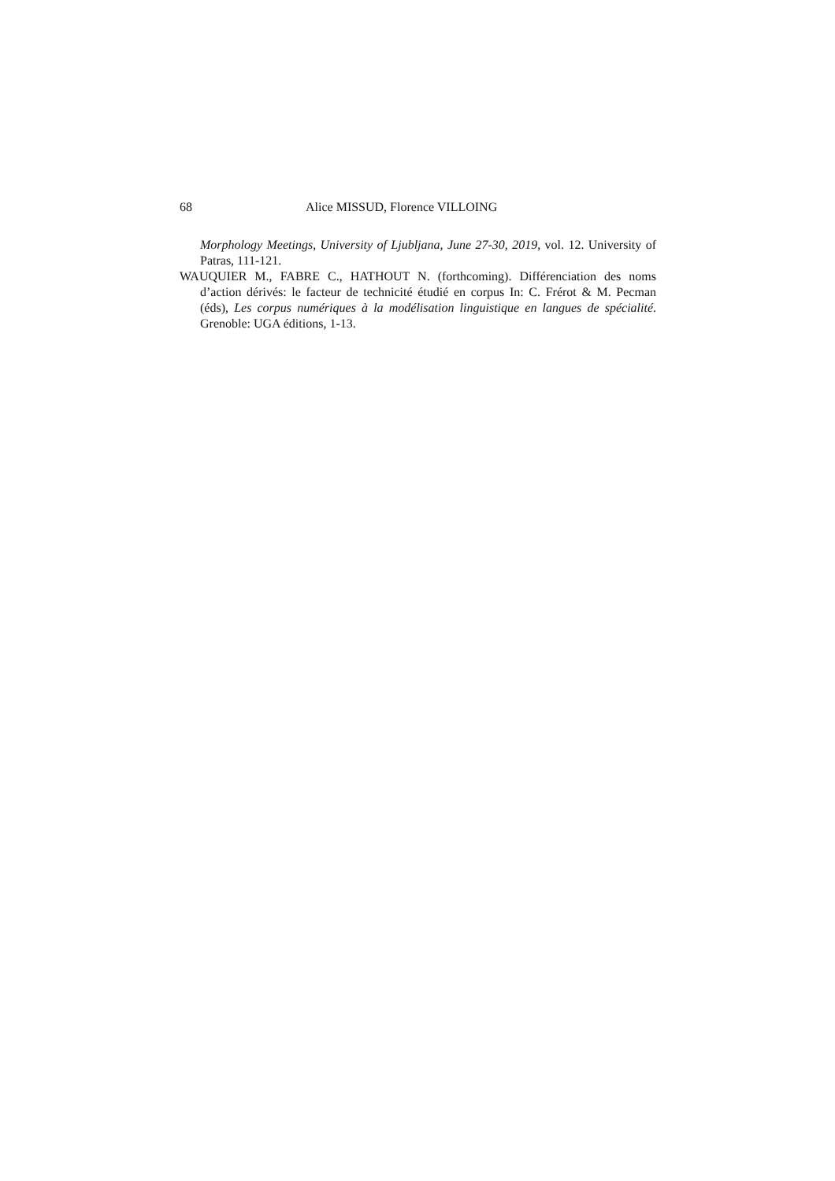68 Alice MISSUD, Florence VILLOING
Morphology Meetings, University of Ljubljana, June 27-30, 2019, vol. 12. University of Patras, 111-121.
WAUQUIER M., FABRE C., HATHOUT N. (forthcoming). Différenciation des noms d’action dérivés: le facteur de technicité étudié en corpus In: C. Frérot & M. Pecman (éds), Les corpus numériques à la modélisation linguistique en langues de spécialité. Grenoble: UGA éditions, 1-13.